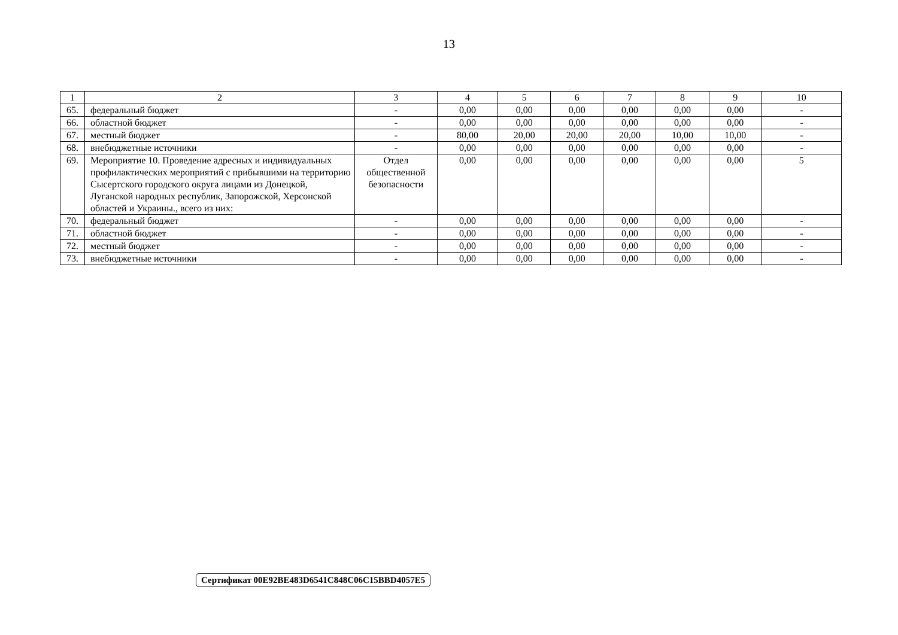13
| 1 | 2 | 3 | 4 | 5 | 6 | 7 | 8 | 9 | 10 |
| 65. | федеральный бюджет | - | 0,00 | 0,00 | 0,00 | 0,00 | 0,00 | 0,00 | - |
| 66. | областной бюджет | - | 0,00 | 0,00 | 0,00 | 0,00 | 0,00 | 0,00 | - |
| 67. | местный бюджет | - | 80,00 | 20,00 | 20,00 | 20,00 | 10,00 | 10,00 | - |
| 68. | внебюджетные источники | - | 0,00 | 0,00 | 0,00 | 0,00 | 0,00 | 0,00 | - |
| 69. | Мероприятие 10. Проведение адресных и индивидуальных профилактических мероприятий с прибывшими на территорию Сысертского городского округа лицами из Донецкой, Луганской народных республик, Запорожской, Херсонской областей и Украины., всего из них: | Отдел общественной безопасности | 0,00 | 0,00 | 0,00 | 0,00 | 0,00 | 0,00 | 5 |
| 70. | федеральный бюджет | - | 0,00 | 0,00 | 0,00 | 0,00 | 0,00 | 0,00 | - |
| 71. | областной бюджет | - | 0,00 | 0,00 | 0,00 | 0,00 | 0,00 | 0,00 | - |
| 72. | местный бюджет | - | 0,00 | 0,00 | 0,00 | 0,00 | 0,00 | 0,00 | - |
| 73. | внебюджетные источники | - | 0,00 | 0,00 | 0,00 | 0,00 | 0,00 | 0,00 | - |
Сертификат 00E92BE483D6541C848C06C15BBD4057E5